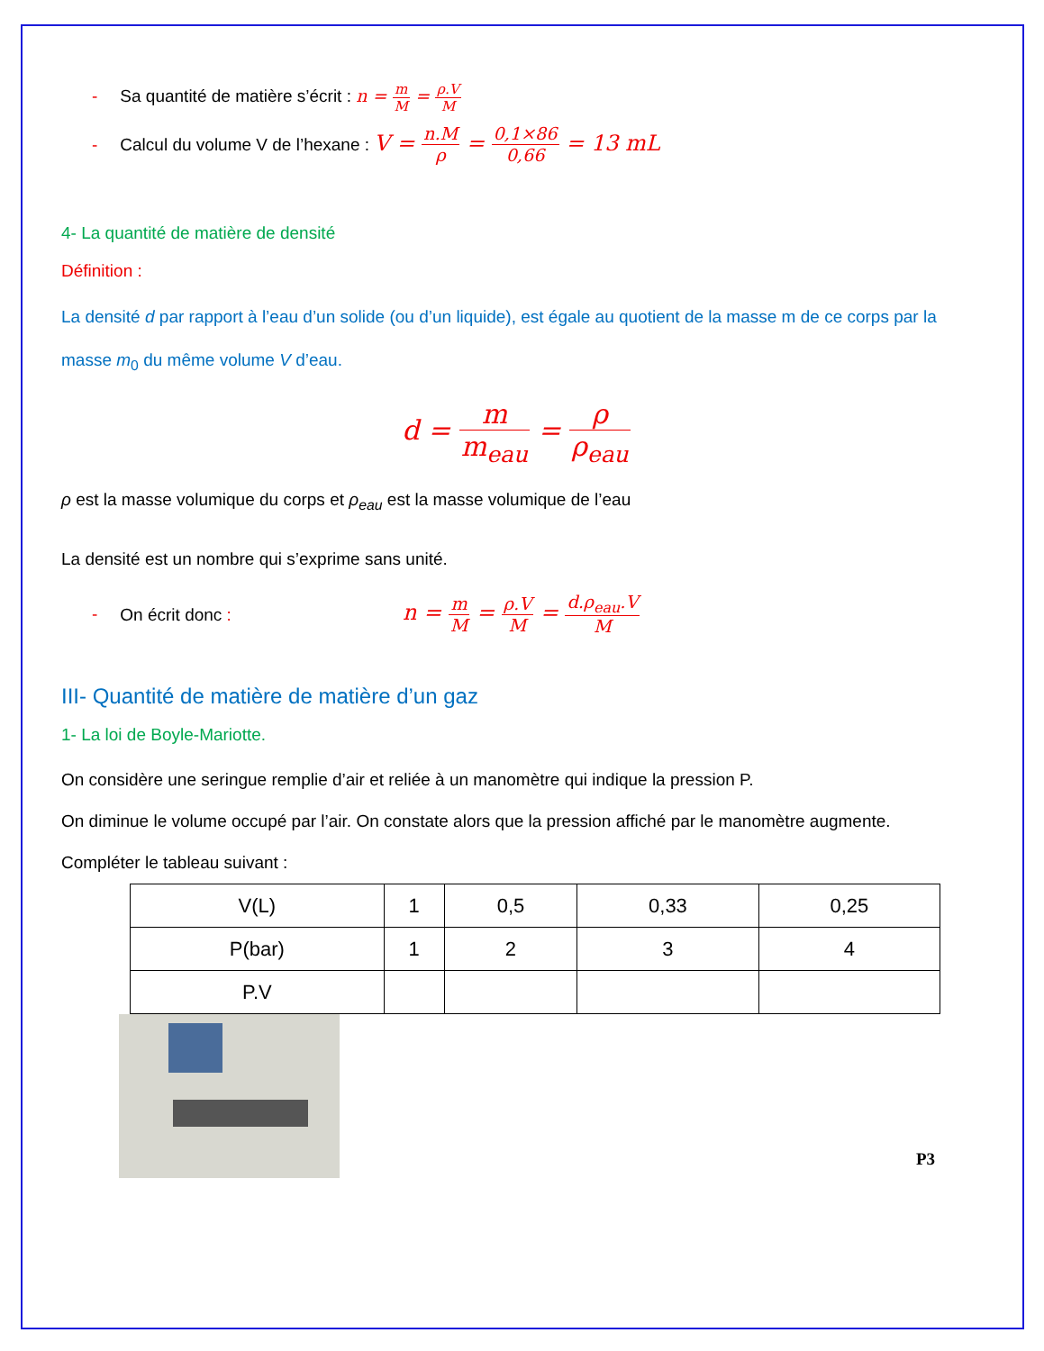- Sa quantité de matière s’écrit : n = m M = ρ.V M
- Calcul du volume V de l’hexane : V = n.M ρ = 0,1×86 0,66 = 13 mL
4- La quantité de matière de densité
Définition :
La densité d par rapport à l’eau d’un solide (ou d’un liquide), est égale au quotient de la masse m de ce corps par la masse m<sub>0</sub> du même volume V d’eau.
d = m m<sub>eau</sub> = ρ ρ<sub>eau</sub>
ρ est la masse volumique du corps et ρ<sub>eau</sub> est la masse volumique de l’eau
La densité est un nombre qui s’exprime sans unité.
- On écrit donc : n = m M = ρ.V M = d.ρ<sub>eau</sub>.V M
III- Quantité de matière de matière d’un gaz
1- La loi de Boyle-Mariotte.
On considère une seringue remplie d’air et reliée à un manomètre qui indique la pression P.
On diminue le volume occupé par l’air. On constate alors que la pression affiché par le manomètre augmente.
Compléter le tableau suivant :
| V(L) | 1 | 0,5 | 0,33 | 0,25 |
| P(bar) | 1 | 2 | 3 | 4 |
| P.V | | | | |
P3